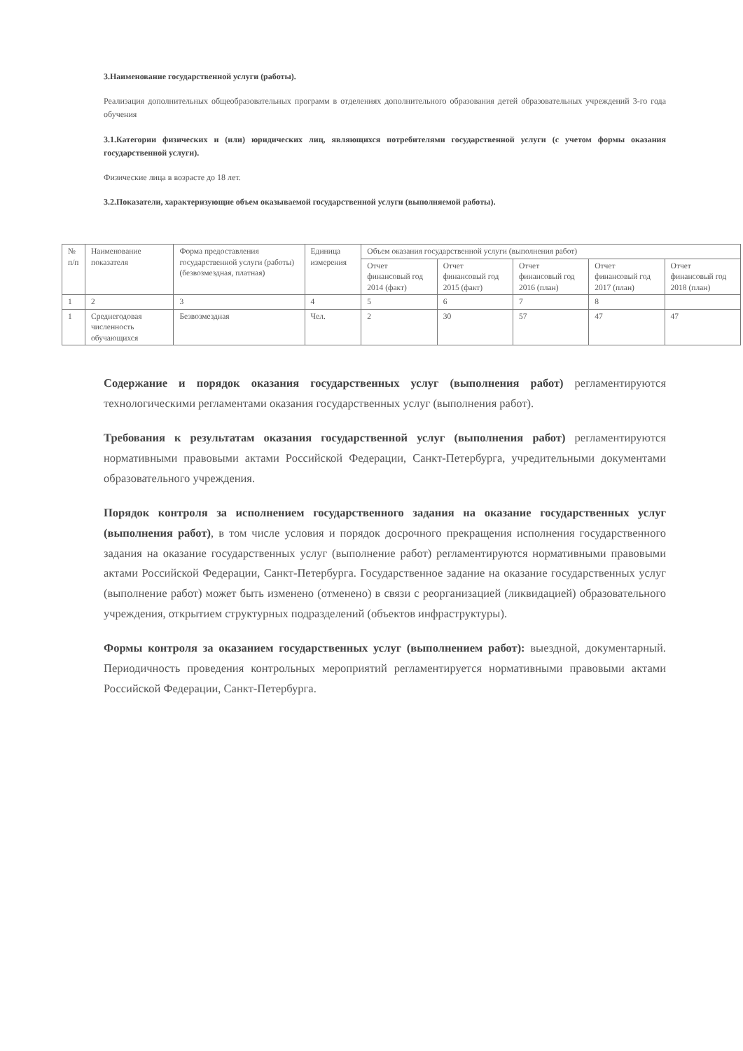3.Наименование государственной услуги (работы).
Реализация дополнительных общеобразовательных программ в отделениях дополнительного образования детей образовательных учреждений 3-го года обучения
3.1.Категории физических и (или) юридических лиц, являющихся потребителями государственной услуги (с учетом формы оказания государственной услуги).
Физические лица в возрасте до 18 лет.
3.2.Показатели, характеризующие объем оказываемой государственной услуги (выполняемой работы).
| № п/п | Наименование показателя | Форма предоставления государственной услуги (работы) (безвозмездная, платная) | Единица измерения | Объем оказания государственной услуги (выполнения работ) | | | | |
| --- | --- | --- | --- | --- | --- | --- | --- | --- |
| | | | | Отчет финансовый год 2014 (факт) | Отчет финансовый год 2015 (факт) | Отчет финансовый год 2016 (план) | Отчет финансовый год 2017 (план) | Отчет финансовый год 2018 (план) |
| 1 | 2 | 3 | 4 | 5 | 6 | 7 | 8 | |
| 1 | Среднегодовая численность обучающихся | Безвозмездная | Чел. | 2 | 30 | 57 | 47 | 47 |
Содержание и порядок оказания государственных услуг (выполнения работ) регламентируются технологическими регламентами оказания государственных услуг (выполнения работ).
Требования к результатам оказания государственной услуг (выполнения работ) регламентируются нормативными правовыми актами Российской Федерации, Санкт-Петербурга, учредительными документами образовательного учреждения.
Порядок контроля за исполнением государственного задания на оказание государственных услуг (выполнения работ), в том числе условия и порядок досрочного прекращения исполнения государственного задания на оказание государственных услуг (выполнение работ) регламентируются нормативными правовыми актами Российской Федерации, Санкт-Петербурга. Государственное задание на оказание государственных услуг (выполнение работ) может быть изменено (отменено) в связи с реорганизацией (ликвидацией) образовательного учреждения, открытием структурных подразделений (объектов инфраструктуры).
Формы контроля за оказанием государственных услуг (выполнением работ): выездной, документарный. Периодичность проведения контрольных мероприятий регламентируется нормативными правовыми актами Российской Федерации, Санкт-Петербурга.